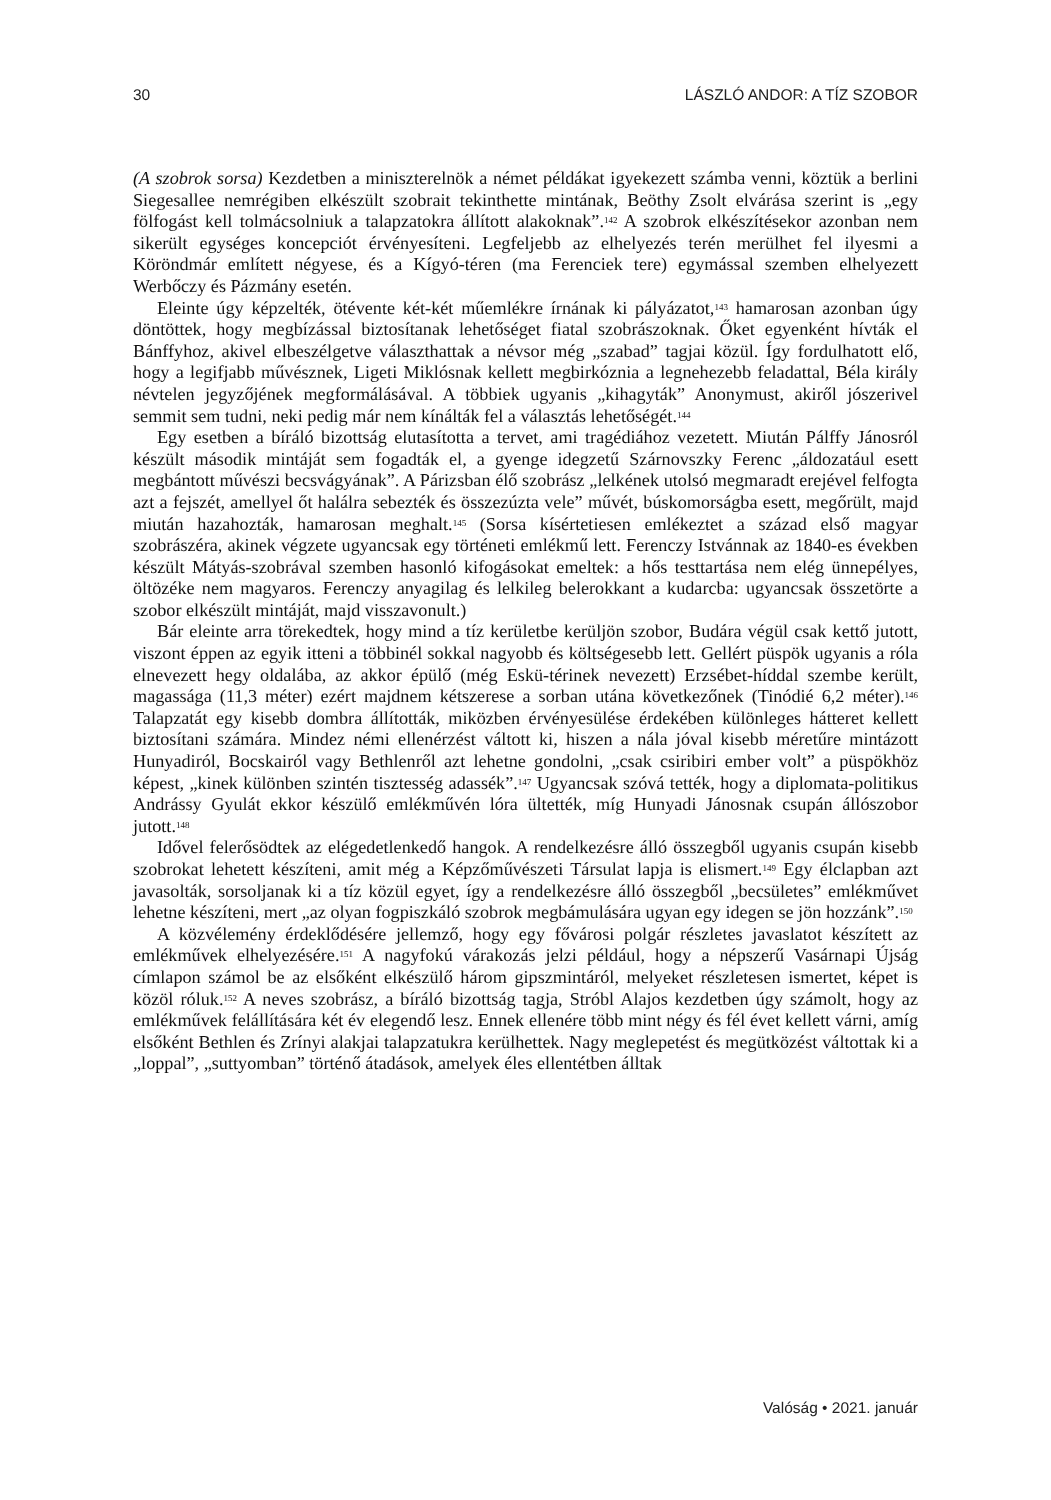30 LÁSZLÓ ANDOR: A TÍZ SZOBOR
(A szobrok sorsa) Kezdetben a miniszterelnök a német példákat igyekezett számba venni, köztük a berlini Siegesallee nemrégiben elkészült szobrait tekinthette mintának, Beöthy Zsolt elvárása szerint is „egy fölfogást kell tolmácsolniuk a talapzatokra állított alakoknak”.<sup>142</sup> A szobrok elkészítésekor azonban nem sikerült egységes koncepciót érvényesíteni. Legfeljebb az elhelyezés terén merülhet fel ilyesmi a Köröndmár említett négyese, és a Kígyó-téren (ma Ferenciek tere) egymással szemben elhelyezett Werbőczy és Pázmány esetén.
Eleinte úgy képzelték, ötévente két-két műemlékre írnának ki pályázatot,<sup>143</sup> hamarosan azonban úgy döntöttek, hogy megbízással biztosítanak lehetőséget fiatal szobrászoknak. Őket egyenként hívták el Bánffyhoz, akivel elbeszélgetve választhattak a névsor még „szabad” tagjai közül. Így fordulhatott elő, hogy a legifjabb művésznek, Ligeti Miklósnak kellett megbirkóznia a legnehezebb feladattal, Béla király névtelen jegyzőjének megformálásával. A többiek ugyanis „kihagyták” Anonymust, akiről jószerivel semmit sem tudni, neki pedig már nem kínálták fel a választás lehetőségét.<sup>144</sup>
Egy esetben a bíráló bizottság elutasította a tervet, ami tragédiához vezetett. Miután Pálffy Jánosról készült második mintáját sem fogadták el, a gyenge idegzetű Szárnovszky Ferenc „áldozatául esett megbántott művészi becsvágyának”. A Párizsban élő szobrász „lelkének utolsó megmaradt erejével felfogta azt a fejszét, amellyel őt halálra sebezték és összezúzta vele” művét, búskomorságba esett, megőrült, majd miután hazahozták, hamarosan meghalt.<sup>145</sup> (Sorsa kísértetiesen emlékeztet a század első magyar szobrászéra, akinek végzete ugyancsak egy történeti emlékmű lett. Ferenczy Istvánnak az 1840-es években készült Mátyás-szobrával szemben hasonló kifogásokat emeltek: a hős testtartása nem elég ünnepélyes, öltözéke nem magyaros. Ferenczy anyagilag és lelkileg belerokkant a kudarcba: ugyancsak összetörte a szobor elkészült mintáját, majd visszavonult.)
Bár eleinte arra törekedtek, hogy mind a tíz kerületbe kerüljön szobor, Budára végül csak kettő jutott, viszont éppen az egyik itteni a többinél sokkal nagyobb és költségesebb lett. Gellért püspök ugyanis a róla elnevezett hegy oldalába, az akkor épülő (még Eskü-térinek nevezett) Erzsébet-híddal szembe került, magassága (11,3 méter) ezért majdnem kétszerese a sorban utána következőnek (Tinódié 6,2 méter).<sup>146</sup> Talapzatát egy kisebb dombra állították, miközben érvényesülése érdekében különleges hátteret kellett biztosítani számára. Mindez némi ellenérzést váltott ki, hiszen a nála jóval kisebb méretűre mintázott Hunyadiról, Bocskairól vagy Bethlenről azt lehetne gondolni, „csak csiribiri ember volt” a püspökhöz képest, „kinek különben szintén tisztesség adassék”.<sup>147</sup> Ugyancsak szóvá tették, hogy a diplomata-politikus Andrássy Gyulát ekkor készülő emlékművén lóra ültették, míg Hunyadi Jánosnak csupán állószobor jutott.<sup>148</sup>
Idővel felerősödtek az elégedetlenkedő hangok. A rendelkezésre álló összegből ugyanis csupán kisebb szobrokat lehetett készíteni, amit még a Képzőművészeti Társulat lapja is elismert.<sup>149</sup> Egy élclapban azt javasolták, sorsoljanak ki a tíz közül egyet, így a rendelkezésre álló összegből „becsületes” emlékművet lehetne készíteni, mert „az olyan fogpiszkáló szobrok megbámulására ugyan egy idegen se jön hozzánk”.<sup>150</sup>
A közvélemény érdeklődésére jellemző, hogy egy fővárosi polgár részletes javaslatot készített az emlékművek elhelyezésére.<sup>151</sup> A nagyfokú várakozás jelzi például, hogy a népszerű Vasárnapi Újság címlapon számol be az elsőként elkészülő három gipszmintáról, melyeket részletesen ismertet, képet is közöl róluk.<sup>152</sup> A neves szobrász, a bíráló bizottság tagja, Stróbl Alajos kezdetben úgy számolt, hogy az emlékművek felállítására két év elegendő lesz. Ennek ellenére több mint négy és fél évet kellett várni, amíg elsőként Bethlen és Zrínyi alakjai talapzatukra kerülhettek. Nagy meglepetést és megütközést váltottak ki a „loppal”, „suttyomban” történő átadások, amelyek éles ellentétben álltak
Valóság • 2021. január